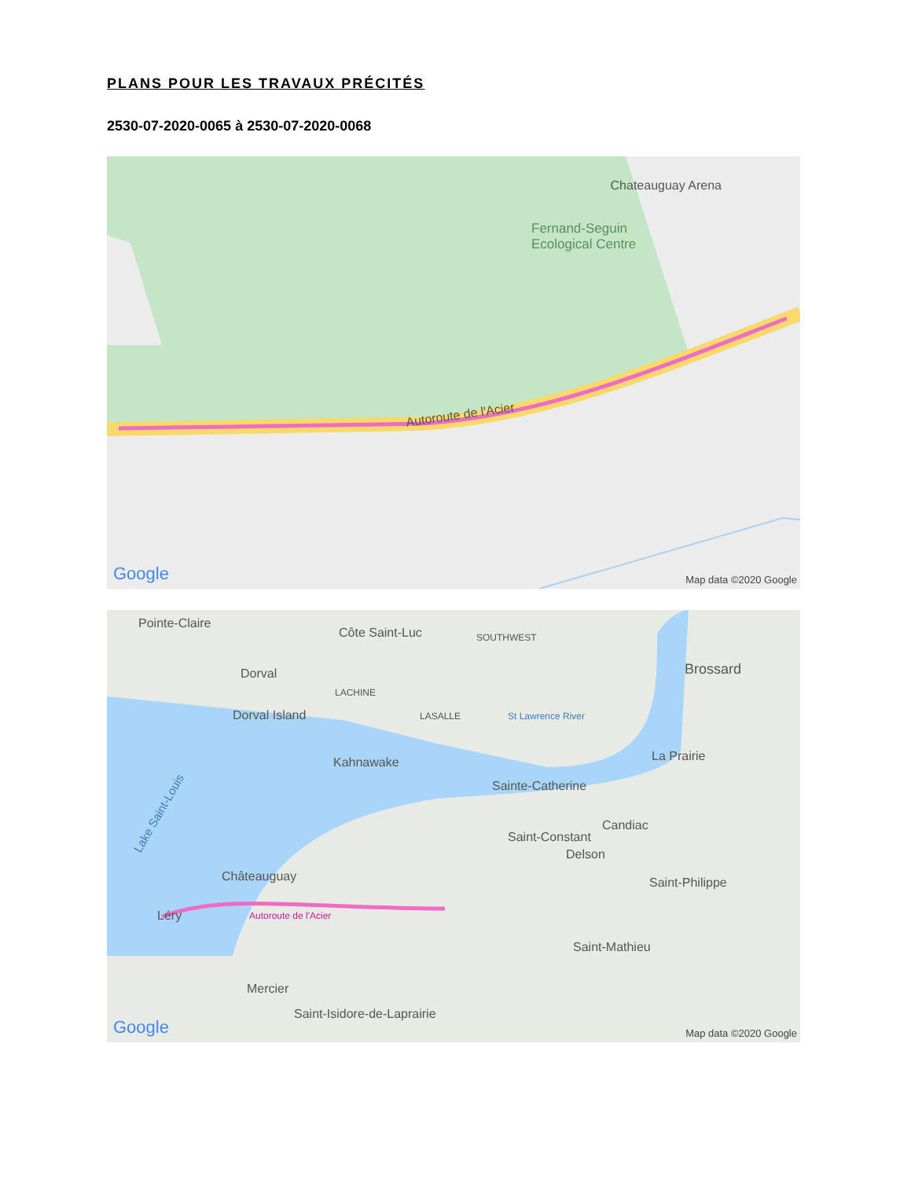PLANS POUR LES TRAVAUX PRÉCITÉS
2530-07-2020-0065 à 2530-07-2020-0068
Chateauguay Arena
Fernand-Seguin
Ecological Centre
Autoroute de l'Acier
Google Map data ©2020 Google
Pointe-Claire
Côte Saint-Luc SOUTHWEST
Brossard
Dorval
LACHINE
Dorval Island LASALLE St Lawrence River
La Prairie
Kahnawake
Sainte-Catherine
Lake Saint-Louis
Candiac
Saint-Constant
Delson
Châteauguay Saint-Philippe
Léry Autoroute de l'Acier
Saint-Mathieu
Mercier
Saint-Isidore-de-Laprairie
Google Map data ©2020 Google